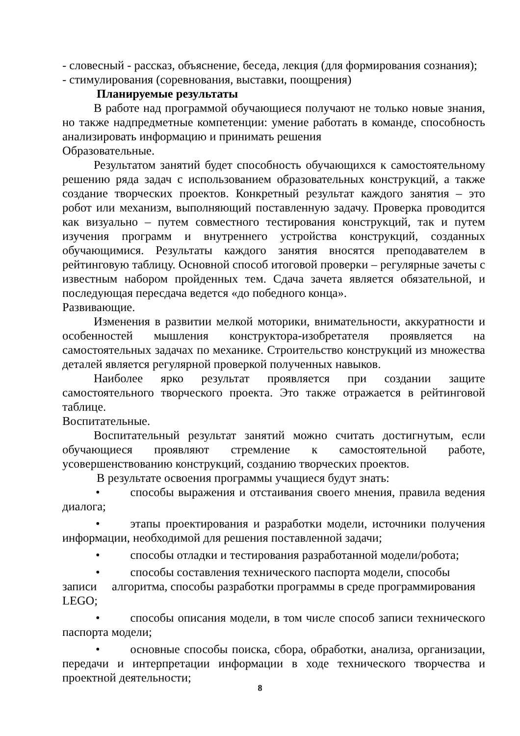- словесный - рассказ, объяснение, беседа, лекция (для формирования сознания);
- стимулирования (соревнования, выставки, поощрения)
Планируемые результаты
В работе над программой обучающиеся получают не только новые знания, но также надпредметные компетенции: умение работать в команде, способность анализировать информацию и принимать решения
Образовательные.
Результатом занятий будет способность обучающихся к самостоятельному решению ряда задач с использованием образовательных конструкций, а также создание творческих проектов. Конкретный результат каждого занятия – это робот или механизм, выполняющий поставленную задачу. Проверка проводится как визуально – путем совместного тестирования конструкций, так и путем изучения программ и внутреннего устройства конструкций, созданных обучающимися. Результаты каждого занятия вносятся преподавателем в рейтинговую таблицу. Основной способ итоговой проверки – регулярные зачеты с известным набором пройденных тем. Сдача зачета является обязательной, и последующая пересдача ведется «до победного конца».
Развивающие.
Изменения в развитии мелкой моторики, внимательности, аккуратности и особенностей мышления конструктора-изобретателя проявляется на самостоятельных задачах по механике. Строительство конструкций из множества деталей является регулярной проверкой полученных навыков.
Наиболее ярко результат проявляется при создании защите самостоятельного творческого проекта. Это также отражается в рейтинговой таблице.
Воспитательные.
Воспитательный результат занятий можно считать достигнутым, если обучающиеся проявляют стремление к самостоятельной работе, усовершенствованию конструкций, созданию творческих проектов.
В результате освоения программы учащиеся будут знать:
• способы выражения и отстаивания своего мнения, правила ведения диалога;
• этапы проектирования и разработки модели, источники получения информации, необходимой для решения поставленной задачи;
• способы отладки и тестирования разработанной модели/робота;
• способы составления технического паспорта модели, способы записи алгоритма, способы разработки программы в среде программирования LEGO;
• способы описания модели, в том числе способ записи технического паспорта модели;
• основные способы поиска, сбора, обработки, анализа, организации, передачи и интерпретации информации в ходе технического творчества и проектной деятельности;
8